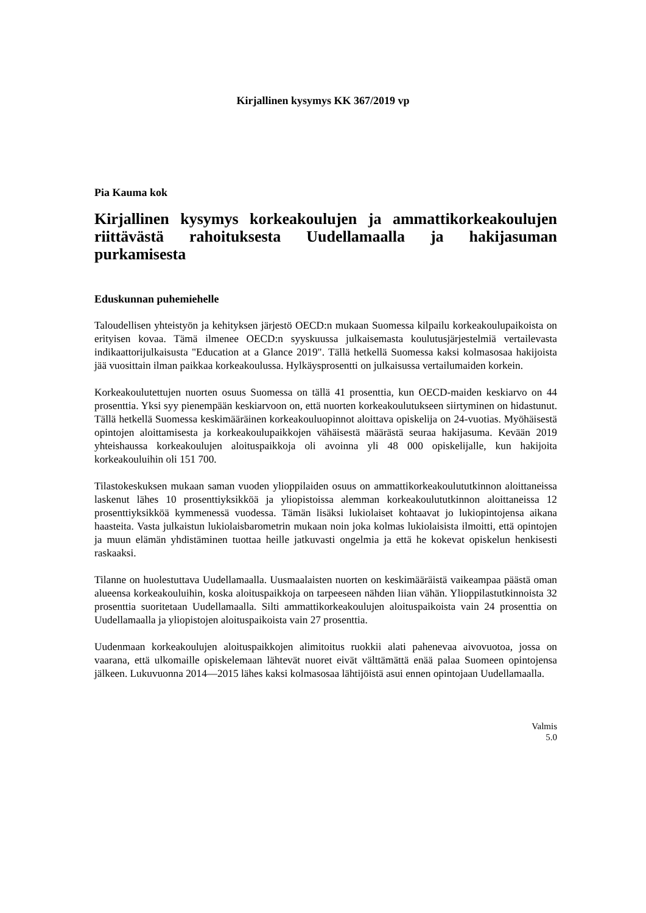Kirjallinen kysymys KK 367/2019 vp
Pia Kauma kok
Kirjallinen kysymys korkeakoulujen ja ammattikorkeakoulujen riittävästä rahoituksesta Uudellamaalla ja hakijasuman purkamisesta
Eduskunnan puhemiehelle
Taloudellisen yhteistyön ja kehityksen järjestö OECD:n mukaan Suomessa kilpailu korkeakoulupaikoista on erityisen kovaa. Tämä ilmenee OECD:n syyskuussa julkaisemasta koulutusjärjestelmiä vertailevasta indikaattorijulkaisusta "Education at a Glance 2019". Tällä hetkellä Suomessa kaksi kolmasosaa hakijoista jää vuosittain ilman paikkaa korkeakoulussa. Hylkäysprosentti on julkaisussa vertailumaiden korkein.
Korkeakoulutettujen nuorten osuus Suomessa on tällä 41 prosenttia, kun OECD-maiden keskiarvo on 44 prosenttia. Yksi syy pienempään keskiarvoon on, että nuorten korkeakoulutukseen siirtyminen on hidastunut. Tällä hetkellä Suomessa keskimääräinen korkeakouluopinnot aloittava opiskelija on 24-vuotias. Myöhäisestä opintojen aloittamisesta ja korkeakoulupaikkojen vähäisestä määrästä seuraa hakijasuma. Kevään 2019 yhteishaussa korkeakoulujen aloituspaikkoja oli avoinna yli 48 000 opiskelijalle, kun hakijoita korkeakouluihin oli 151 700.
Tilastokeskuksen mukaan saman vuoden ylioppilaiden osuus on ammattikorkeakoulututkinnon aloittaneissa laskenut lähes 10 prosenttiyksikköä ja yliopistoissa alemman korkeakoulututkinnon aloittaneissa 12 prosenttiyksikköä kymmenessä vuodessa. Tämän lisäksi lukiolaiset kohtaavat jo lukiopintojensa aikana haasteita. Vasta julkaistun lukiolaisbarometrin mukaan noin joka kolmas lukiolaisista ilmoitti, että opintojen ja muun elämän yhdistäminen tuottaa heille jatkuvasti ongelmia ja että he kokevat opiskelun henkisesti raskaaksi.
Tilanne on huolestuttava Uudellamaalla. Uusmaalaisten nuorten on keskimääräistä vaikeampaa päästä oman alueensa korkeakouluihin, koska aloituspaikkoja on tarpeeseen nähden liian vähän. Ylioppilastutkinnoista 32 prosenttia suoritetaan Uudellamaalla. Silti ammattikorkeakoulujen aloituspaikoista vain 24 prosenttia on Uudellamaalla ja yliopistojen aloituspaikoista vain 27 prosenttia.
Uudenmaan korkeakoulujen aloituspaikkojen alimitoitus ruokkii alati pahenevaa aivovuotoa, jossa on vaarana, että ulkomaille opiskelemaan lähtevät nuoret eivät välttämättä enää palaa Suomeen opintojensa jälkeen. Lukuvuonna 2014—2015 lähes kaksi kolmasosaa lähtijöistä asui ennen opintojaan Uudellamaalla.
Valmis
5.0